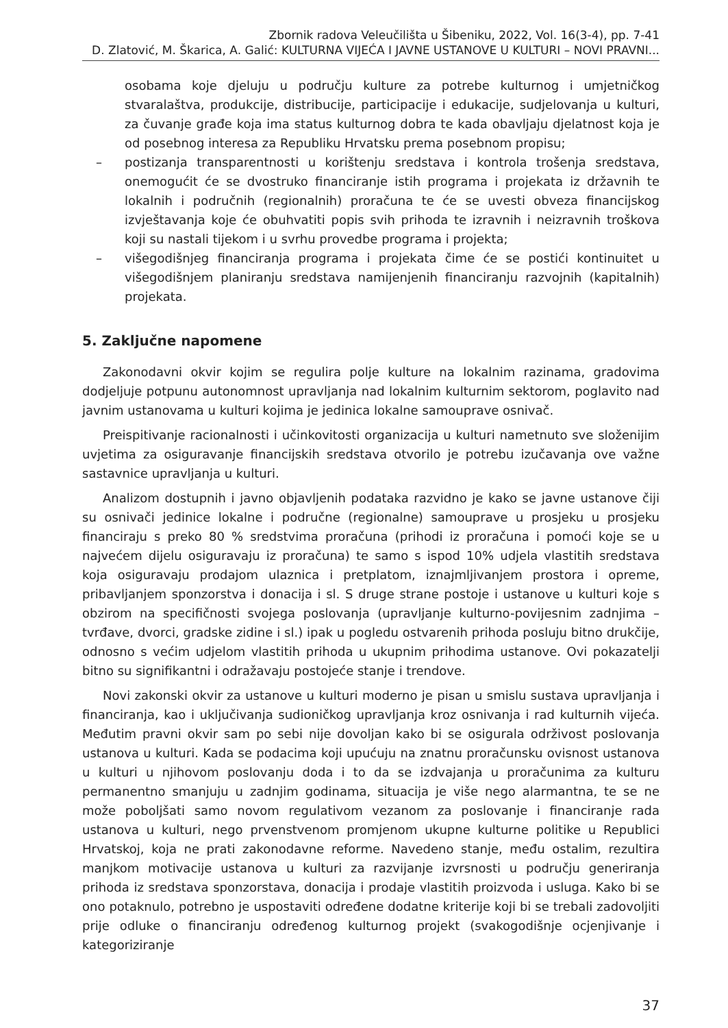Zbornik radova Veleučilišta u Šibeniku, 2022, Vol. 16(3-4), pp. 7-41
D. Zlatović, M. Škarica, A. Galić: KULTURNA VIJEĆA I JAVNE USTANOVE U KULTURI – NOVI PRAVNI...
osobama koje djeluju u području kulture za potrebe kulturnog i umjetničkog stvaralaštva, produkcije, distribucije, participacije i edukacije, sudjelovanja u kulturi, za čuvanje građe koja ima status kulturnog dobra te kada obavljaju djelatnost koja je od posebnog interesa za Republiku Hrvatsku prema posebnom propisu;
– postizanja transparentnosti u korištenju sredstava i kontrola trošenja sredstava, onemogućit će se dvostruko financiranje istih programa i projekata iz državnih te lokalnih i područnih (regionalnih) proračuna te će se uvesti obveza financijskog izvještavanja koje će obuhvatiti popis svih prihoda te izravnih i neizravnih troškova koji su nastali tijekom i u svrhu provedbe programa i projekta;
– višegodišnjeg financiranja programa i projekata čime će se postići kontinuitet u višegodišnjem planiranju sredstava namijenjenih financiranju razvojnih (kapitalnih) projekata.
5. Zaključne napomene
Zakonodavni okvir kojim se regulira polje kulture na lokalnim razinama, gradovima dodjeljuje potpunu autonomnost upravljanja nad lokalnim kulturnim sektorom, poglavito nad javnim ustanovama u kulturi kojima je jedinica lokalne samouprave osnivač.
Preispitivanje racionalnosti i učinkovitosti organizacija u kulturi nametnuto sve složenijim uvjetima za osiguravanje financijskih sredstava otvorilo je potrebu izučavanja ove važne sastavnice upravljanja u kulturi.
Analizom dostupnih i javno objavljenih podataka razvidno je kako se javne ustanove čiji su osnivači jedinice lokalne i područne (regionalne) samouprave u prosjeku u prosjeku financiraju s preko 80 % sredstvima proračuna (prihodi iz proračuna i pomoći koje se u najvećem dijelu osiguravaju iz proračuna) te samo s ispod 10% udjela vlastitih sredstava koja osiguravaju prodajom ulaznica i pretplatom, iznajmljivanjem prostora i opreme, pribavljanjem sponzorstva i donacija i sl. S druge strane postoje i ustanove u kulturi koje s obzirom na specifičnosti svojega poslovanja (upravljanje kulturno-povijesnim zadnjima – tvrđave, dvorci, gradske zidine i sl.) ipak u pogledu ostvarenih prihoda posluju bitno drukčije, odnosno s većim udjelom vlastitih prihoda u ukupnim prihodima ustanove. Ovi pokazatelji bitno su signifikantni i odražavaju postojeće stanje i trendove.
Novi zakonski okvir za ustanove u kulturi moderno je pisan u smislu sustava upravljanja i financiranja, kao i uključivanja sudioničkog upravljanja kroz osnivanja i rad kulturnih vijeća. Međutim pravni okvir sam po sebi nije dovoljan kako bi se osigurala održivost poslovanja ustanova u kulturi. Kada se podacima koji upućuju na znatnu proračunsku ovisnost ustanova u kulturi u njihovom poslovanju doda i to da se izdvajanja u proračunima za kulturu permanentno smanjuju u zadnjim godinama, situacija je više nego alarmantna, te se ne može poboljšati samo novom regulativom vezanom za poslovanje i financiranje rada ustanova u kulturi, nego prvenstvenom promjenom ukupne kulturne politike u Republici Hrvatskoj, koja ne prati zakonodavne reforme. Navedeno stanje, među ostalim, rezultira manjkom motivacije ustanova u kulturi za razvijanje izvrsnosti u području generiranja prihoda iz sredstava sponzorstava, donacija i prodaje vlastitih proizvoda i usluga. Kako bi se ono potaknulo, potrebno je uspostaviti određene dodatne kriterije koji bi se trebali zadovoljiti prije odluke o financiranju određenog kulturnog projekt (svakogodišnje ocjenjivanje i kategoriziranje
37